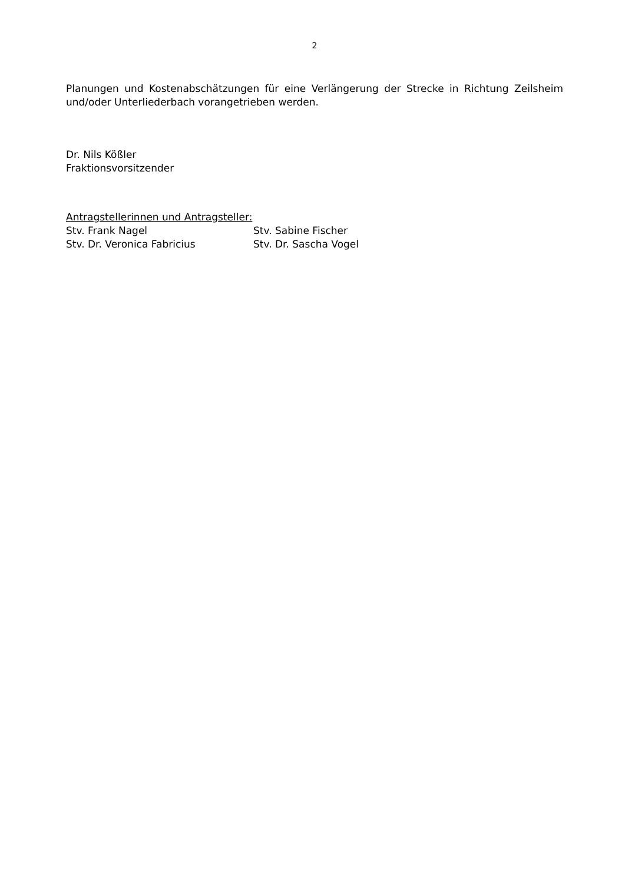2
Planungen und Kostenabschätzungen für eine Verlängerung der Strecke in Richtung Zeilsheim und/oder Unterliederbach vorangetrieben werden.
Dr. Nils Kößler
Fraktionsvorsitzender
Antragstellerinnen und Antragsteller:
Stv. Frank Nagel Stv. Sabine Fischer
Stv. Dr. Veronica Fabricius Stv. Dr. Sascha Vogel